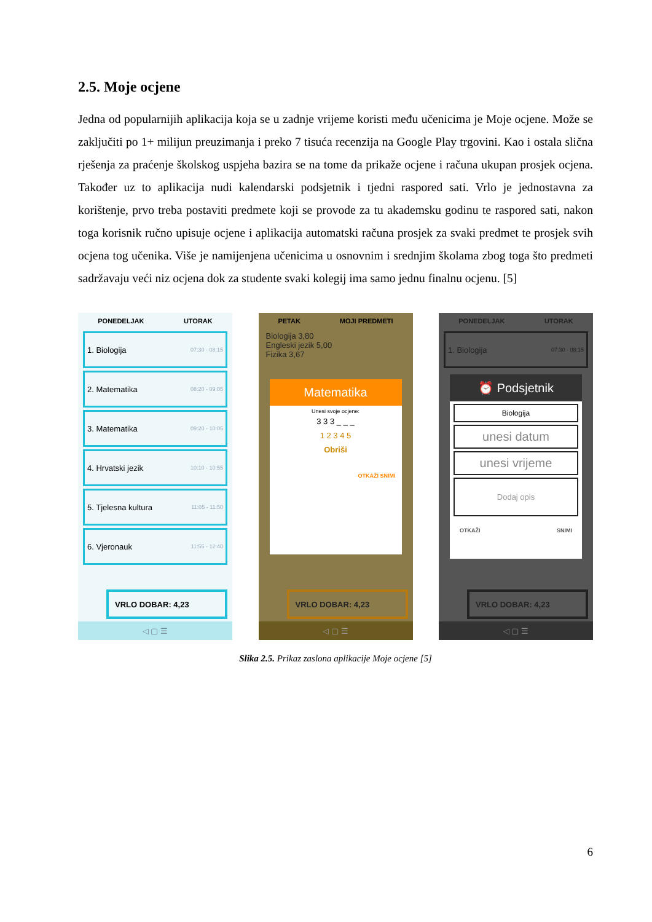2.5. Moje ocjene
Jedna od popularnijih aplikacija koja se u zadnje vrijeme koristi među učenicima je Moje ocjene. Može se zaključiti po 1+ milijun preuzimanja i preko 7 tisuća recenzija na Google Play trgovini. Kao i ostala slična rješenja za praćenje školskog uspjeha bazira se na tome da prikaže ocjene i računa ukupan prosjek ocjena. Također uz to aplikacija nudi kalendarski podsjetnik i tjedni raspored sati. Vrlo je jednostavna za korištenje, prvo treba postaviti predmete koji se provode za tu akademsku godinu te raspored sati, nakon toga korisnik ručno upisuje ocjene i aplikacija automatski računa prosjek za svaki predmet te prosjek svih ocjena tog učenika. Više je namijenjena učenicima u osnovnim i srednjim školama zbog toga što predmeti sadržavaju veći niz ocjena dok za studente svaki kolegij ima samo jednu finalnu ocjenu. [5]
PONEDELJAK UTORAK
1. Biologija 07:30 - 08:15
2. Matematika 08:20 - 09:05
3. Matematika 09:20 - 10:05
4. Hrvatski jezik 10:10 - 10:55
5. Tjelesna kultura 11:05 - 11:50
6. Vjeronauk 11:55 - 12:40
VRLO DOBAR: 4,23
◁ ▢ ☰
PETAK MOJI PREDMETI
Biologija 3,80
Engleski jezik 5,00
Fizika 3,67
Matematika
Unesi svoje ocjene:
3 3 3 _ _ _
1 2 3 4 5
Obriši
OTKAŽI SNIMI
VRLO DOBAR: 4,23
◁ ▢ ☰
PONEDELJAK UTORAK
1. Biologija 07:30 - 08:15
⏰ Podsjetnik
Biologija
unesi datum
unesi vrijeme
Dodaj opis
OTKAŽI SNIMI
VRLO DOBAR: 4,23
◁ ▢ ☰
Slika 2.5. Prikaz zaslona aplikacije Moje ocjene [5]
6